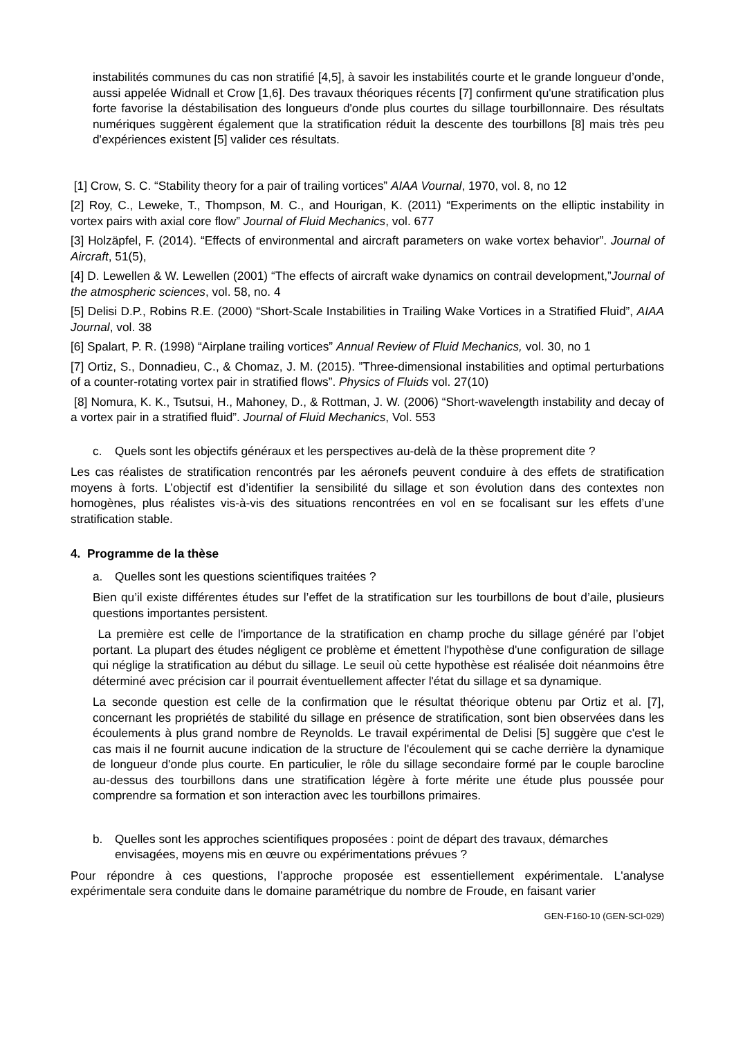instabilités communes du cas non stratifié [4,5], à savoir les instabilités courte et le grande longueur d’onde, aussi appelée Widnall et Crow [1,6]. Des travaux théoriques récents [7] confirment qu'une stratification plus forte favorise la déstabilisation des longueurs d'onde plus courtes du sillage tourbillonnaire. Des résultats numériques suggèrent également que la stratification réduit la descente des tourbillons [8] mais très peu d'expériences existent [5] valider ces résultats.
[1] Crow, S. C. “Stability theory for a pair of trailing vortices” AIAA Vournal, 1970, vol. 8, no 12
[2] Roy, C., Leweke, T., Thompson, M. C., and Hourigan, K. (2011) “Experiments on the elliptic instability in vortex pairs with axial core flow” Journal of Fluid Mechanics, vol. 677
[3] Holzäpfel, F. (2014). “Effects of environmental and aircraft parameters on wake vortex behavior”. Journal of Aircraft, 51(5),
[4] D. Lewellen & W. Lewellen (2001) “The effects of aircraft wake dynamics on contrail development,”Journal of the atmospheric sciences, vol. 58, no. 4
[5] Delisi D.P., Robins R.E. (2000) “Short-Scale Instabilities in Trailing Wake Vortices in a Stratified Fluid”, AIAA Journal, vol. 38
[6] Spalart, P. R. (1998) “Airplane trailing vortices” Annual Review of Fluid Mechanics, vol. 30, no 1
[7] Ortiz, S., Donnadieu, C., & Chomaz, J. M. (2015). ”Three-dimensional instabilities and optimal perturbations of a counter-rotating vortex pair in stratified flows”. Physics of Fluids vol. 27(10)
[8] Nomura, K. K., Tsutsui, H., Mahoney, D., & Rottman, J. W. (2006) “Short-wavelength instability and decay of a vortex pair in a stratified fluid”. Journal of Fluid Mechanics, Vol. 553
c. Quels sont les objectifs généraux et les perspectives au-delà de la thèse proprement dite ?
Les cas réalistes de stratification rencontrés par les aéronefs peuvent conduire à des effets de stratification moyens à forts. L’objectif est d’identifier la sensibilité du sillage et son évolution dans des contextes non homogènes, plus réalistes vis-à-vis des situations rencontrées en vol en se focalisant sur les effets d’une stratification stable.
4. Programme de la thèse
a. Quelles sont les questions scientifiques traitées ?
Bien qu’il existe différentes études sur l’effet de la stratification sur les tourbillons de bout d’aile, plusieurs questions importantes persistent.
La première est celle de l'importance de la stratification en champ proche du sillage généré par l’objet portant. La plupart des études négligent ce problème et émettent l'hypothèse d'une configuration de sillage qui néglige la stratification au début du sillage. Le seuil où cette hypothèse est réalisée doit néanmoins être déterminé avec précision car il pourrait éventuellement affecter l'état du sillage et sa dynamique.
La seconde question est celle de la confirmation que le résultat théorique obtenu par Ortiz et al. [7], concernant les propriétés de stabilité du sillage en présence de stratification, sont bien observées dans les écoulements à plus grand nombre de Reynolds. Le travail expérimental de Delisi [5] suggère que c'est le cas mais il ne fournit aucune indication de la structure de l'écoulement qui se cache derrière la dynamique de longueur d'onde plus courte. En particulier, le rôle du sillage secondaire formé par le couple barocline au-dessus des tourbillons dans une stratification légère à forte mérite une étude plus poussée pour comprendre sa formation et son interaction avec les tourbillons primaires.
b. Quelles sont les approches scientifiques proposées : point de départ des travaux, démarches envisagées, moyens mis en œuvre ou expérimentations prévues ?
Pour répondre à ces questions, l’approche proposée est essentiellement expérimentale. L'analyse expérimentale sera conduite dans le domaine paramétrique du nombre de Froude, en faisant varier
GEN-F160-10 (GEN-SCI-029)